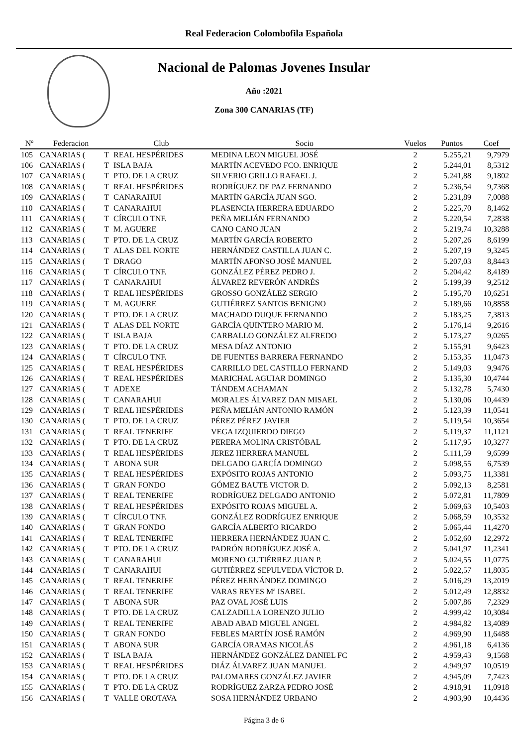Real Federacion Colombofila Española
Nacional de Palomas Jovenes Insular
Año :2021
Zona 300 CANARIAS (TF)
| Nº | Federacion | | Club | Socio | Vuelos | Puntos | Coef |
| --- | --- | --- | --- | --- | --- | --- | --- |
| 105 | CANARIAS ( | T | REAL HESPÉRIDES | MEDINA LEON MIGUEL JOSÉ | 2 | 5.255,21 | 9,7979 |
| 106 | CANARIAS ( | T | ISLA BAJA | MARTÍN ACEVEDO FCO. ENRIQUE | 2 | 5.244,01 | 8,5312 |
| 107 | CANARIAS ( | T | PTO. DE LA CRUZ | SILVERIO GRILLO RAFAEL J. | 2 | 5.241,88 | 9,1802 |
| 108 | CANARIAS ( | T | REAL HESPÉRIDES | RODRÍGUEZ DE PAZ FERNANDO | 2 | 5.236,54 | 9,7368 |
| 109 | CANARIAS ( | T | CANARAHUI | MARTÍN GARCÍA JUAN SGO. | 2 | 5.231,89 | 7,0088 |
| 110 | CANARIAS ( | T | CANARAHUI | PLASENCIA HERRERA EDUARDO | 2 | 5.225,70 | 8,1462 |
| 111 | CANARIAS ( | T | CÍRCULO TNF. | PEÑA MELIÁN FERNANDO | 2 | 5.220,54 | 7,2838 |
| 112 | CANARIAS ( | T | M. AGUERE | CANO CANO JUAN | 2 | 5.219,74 | 10,3288 |
| 113 | CANARIAS ( | T | PTO. DE LA CRUZ | MARTÍN GARCÍA ROBERTO | 2 | 5.207,26 | 8,6199 |
| 114 | CANARIAS ( | T | ALAS DEL NORTE | HERNÁNDEZ CASTILLA JUAN C. | 2 | 5.207,19 | 9,3245 |
| 115 | CANARIAS ( | T | DRAGO | MARTÍN AFONSO JOSÉ MANUEL | 2 | 5.207,03 | 8,8443 |
| 116 | CANARIAS ( | T | CÍRCULO TNF. | GONZÁLEZ PÉREZ PEDRO J. | 2 | 5.204,42 | 8,4189 |
| 117 | CANARIAS ( | T | CANARAHUI | ÁLVAREZ REVERÓN ANDRÉS | 2 | 5.199,39 | 9,2512 |
| 118 | CANARIAS ( | T | REAL HESPÉRIDES | GROSSO GONZÁLEZ SERGIO | 2 | 5.195,70 | 10,6251 |
| 119 | CANARIAS ( | T | M. AGUERE | GUTIÉRREZ SANTOS BENIGNO | 2 | 5.189,66 | 10,8858 |
| 120 | CANARIAS ( | T | PTO. DE LA CRUZ | MACHADO DUQUE FERNANDO | 2 | 5.183,25 | 7,3813 |
| 121 | CANARIAS ( | T | ALAS DEL NORTE | GARCÍA QUINTERO MARIO M. | 2 | 5.176,14 | 9,2616 |
| 122 | CANARIAS ( | T | ISLA BAJA | CARBALLO GONZÁLEZ ALFREDO | 2 | 5.173,27 | 9,0265 |
| 123 | CANARIAS ( | T | PTO. DE LA CRUZ | MESA DÍAZ ANTONIO | 2 | 5.155,91 | 9,6423 |
| 124 | CANARIAS ( | T | CÍRCULO TNF. | DE FUENTES BARRERA FERNANDO | 2 | 5.153,35 | 11,0473 |
| 125 | CANARIAS ( | T | REAL HESPÉRIDES | CARRILLO DEL CASTILLO FERNAND | 2 | 5.149,03 | 9,9476 |
| 126 | CANARIAS ( | T | REAL HESPÉRIDES | MARICHAL AGUIAR DOMINGO | 2 | 5.135,30 | 10,4744 |
| 127 | CANARIAS ( | T | ADEXE | TÁNDEM ACHAMAN | 2 | 5.132,78 | 5,7430 |
| 128 | CANARIAS ( | T | CANARAHUI | MORALES ÁLVAREZ DAN MISAEL | 2 | 5.130,06 | 10,4439 |
| 129 | CANARIAS ( | T | REAL HESPÉRIDES | PEÑA MELIÁN ANTONIO RAMÓN | 2 | 5.123,39 | 11,0541 |
| 130 | CANARIAS ( | T | PTO. DE LA CRUZ | PÉREZ PÉREZ JAVIER | 2 | 5.119,54 | 10,3654 |
| 131 | CANARIAS ( | T | REAL TENERIFE | VEGA IZQUIERDO DIEGO | 2 | 5.119,37 | 11,1121 |
| 132 | CANARIAS ( | T | PTO. DE LA CRUZ | PERERA MOLINA CRISTÓBAL | 2 | 5.117,95 | 10,3277 |
| 133 | CANARIAS ( | T | REAL HESPÉRIDES | JEREZ HERRERA MANUEL | 2 | 5.111,59 | 9,6599 |
| 134 | CANARIAS ( | T | ABONA SUR | DELGADO GARCÍA DOMINGO | 2 | 5.098,55 | 6,7539 |
| 135 | CANARIAS ( | T | REAL HESPÉRIDES | EXPÓSITO ROJAS ANTONIO | 2 | 5.093,75 | 11,3381 |
| 136 | CANARIAS ( | T | GRAN FONDO | GÓMEZ BAUTE VICTOR D. | 2 | 5.092,13 | 8,2581 |
| 137 | CANARIAS ( | T | REAL TENERIFE | RODRÍGUEZ DELGADO ANTONIO | 2 | 5.072,81 | 11,7809 |
| 138 | CANARIAS ( | T | REAL HESPÉRIDES | EXPÓSITO ROJAS MIGUEL A. | 2 | 5.069,63 | 10,5403 |
| 139 | CANARIAS ( | T | CÍRCULO TNF. | GONZÁLEZ RODRÍGUEZ ENRIQUE | 2 | 5.068,59 | 10,3532 |
| 140 | CANARIAS ( | T | GRAN FONDO | GARCÍA ALBERTO RICARDO | 2 | 5.065,44 | 11,4270 |
| 141 | CANARIAS ( | T | REAL TENERIFE | HERRERA HERNÁNDEZ JUAN C. | 2 | 5.052,60 | 12,2972 |
| 142 | CANARIAS ( | T | PTO. DE LA CRUZ | PADRÓN RODRÍGUEZ JOSÉ A. | 2 | 5.041,97 | 11,2341 |
| 143 | CANARIAS ( | T | CANARAHUI | MORENO GUTIÉRREZ JUAN P. | 2 | 5.024,55 | 11,0775 |
| 144 | CANARIAS ( | T | CANARAHUI | GUTIÉRREZ SEPULVEDA VÍCTOR D. | 2 | 5.022,57 | 11,8035 |
| 145 | CANARIAS ( | T | REAL TENERIFE | PÉREZ HERNÁNDEZ DOMINGO | 2 | 5.016,29 | 13,2019 |
| 146 | CANARIAS ( | T | REAL TENERIFE | VARAS REYES Mª ISABEL | 2 | 5.012,49 | 12,8832 |
| 147 | CANARIAS ( | T | ABONA SUR | PAZ OVAL JOSÉ LUIS | 2 | 5.007,86 | 7,2329 |
| 148 | CANARIAS ( | T | PTO. DE LA CRUZ | CALZADILLA LORENZO JULIO | 2 | 4.999,42 | 10,3084 |
| 149 | CANARIAS ( | T | REAL TENERIFE | ABAD ABAD MIGUEL ANGEL | 2 | 4.984,82 | 13,4089 |
| 150 | CANARIAS ( | T | GRAN FONDO | FEBLES MARTÍN JOSÉ RAMÓN | 2 | 4.969,90 | 11,6488 |
| 151 | CANARIAS ( | T | ABONA SUR | GARCÍA ORAMAS NICOLÁS | 2 | 4.961,18 | 6,4136 |
| 152 | CANARIAS ( | T | ISLA BAJA | HERNÁNDEZ GONZÁLEZ DANIEL FC | 2 | 4.959,43 | 9,1568 |
| 153 | CANARIAS ( | T | REAL HESPÉRIDES | DIÁZ ÁLVAREZ JUAN MANUEL | 2 | 4.949,97 | 10,0519 |
| 154 | CANARIAS ( | T | PTO. DE LA CRUZ | PALOMARES GONZÁLEZ JAVIER | 2 | 4.945,09 | 7,7423 |
| 155 | CANARIAS ( | T | PTO. DE LA CRUZ | RODRÍGUEZ ZARZA PEDRO JOSÉ | 2 | 4.918,91 | 11,0918 |
| 156 | CANARIAS ( | T | VALLE OROTAVA | SOSA HERNÁNDEZ URBANO | 2 | 4.903,90 | 10,4436 |
Página 3 de 6